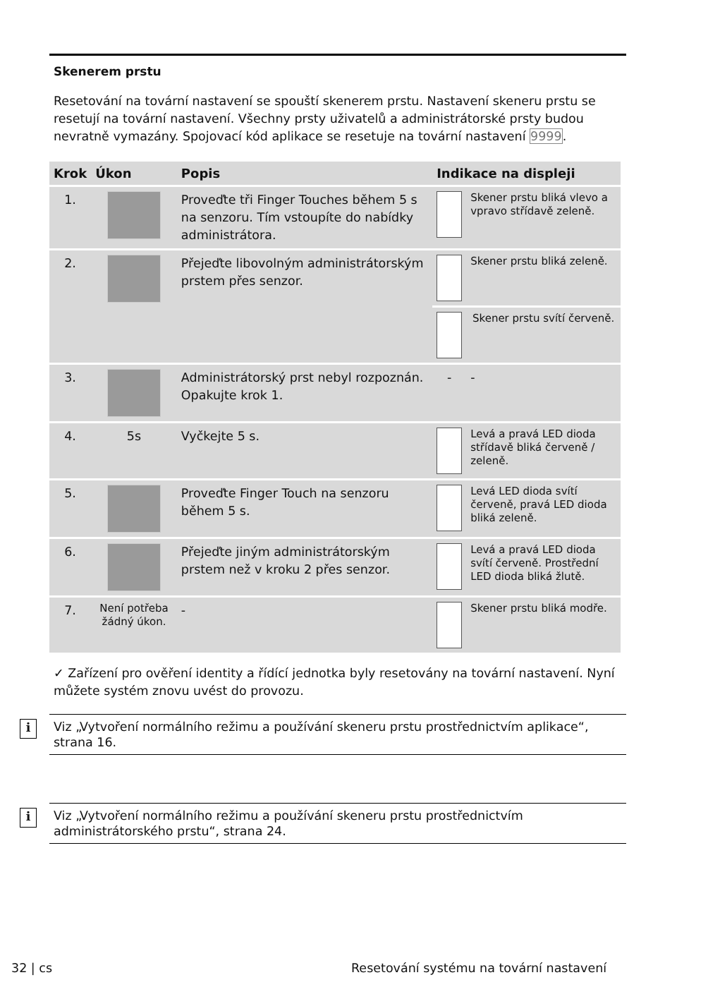Skenerem prstu
Resetování na tovární nastavení se spouští skenerem prstu. Nastavení skeneru prstu se resetují na tovární nastavení. Všechny prsty uživatelů a administrátorské prsty budou nevratně vymazány. Spojovací kód aplikace se resetuje na tovární nastavení 9999.
| Krok | Úkon | Popis | Indikace na displeji | |
| --- | --- | --- | --- | --- |
| 1. | | Proveďte tři Finger Touches během 5 s na senzoru. Tím vstoupíte do nabídky administrátora. | | Skener prstu bliká vlevo a vpravo střídavě zeleně. |
| 2. | | Přejeďte libovolným administrátorským prstem přes senzor. | | Skener prstu bliká zeleně. |
| | | | | Skener prstu svítí červeně. |
| 3. | | Administrátorský prst nebyl rozpoznán. Opakujte krok 1. | - | - |
| 4. | 5s | Vyčkejte 5 s. | | Levá a pravá LED dioda střídavě bliká červeně / zeleně. |
| 5. | | Proveďte Finger Touch na senzoru během 5 s. | | Levá LED dioda svítí červeně, pravá LED dioda bliká zeleně. |
| 6. | | Přejeďte jiným administrátorským prstem než v kroku 2 přes senzor. | | Levá a pravá LED dioda svítí červeně. Prostřední LED dioda bliká žlutě. |
| 7. | Není potřeba žádný úkon. | - | | Skener prstu bliká modře. |
✓ Zařízení pro ověření identity a řídící jednotka byly resetovány na tovární nastavení. Nyní můžete systém znovu uvést do provozu.
i Viz „Vytvoření normálního režimu a používání skeneru prstu prostřednictvím aplikace“, strana 16.
i Viz „Vytvoření normálního režimu a používání skeneru prstu prostřednictvím administrátorského prstu“, strana 24.
32 | cs
Resetování systému na tovární nastavení